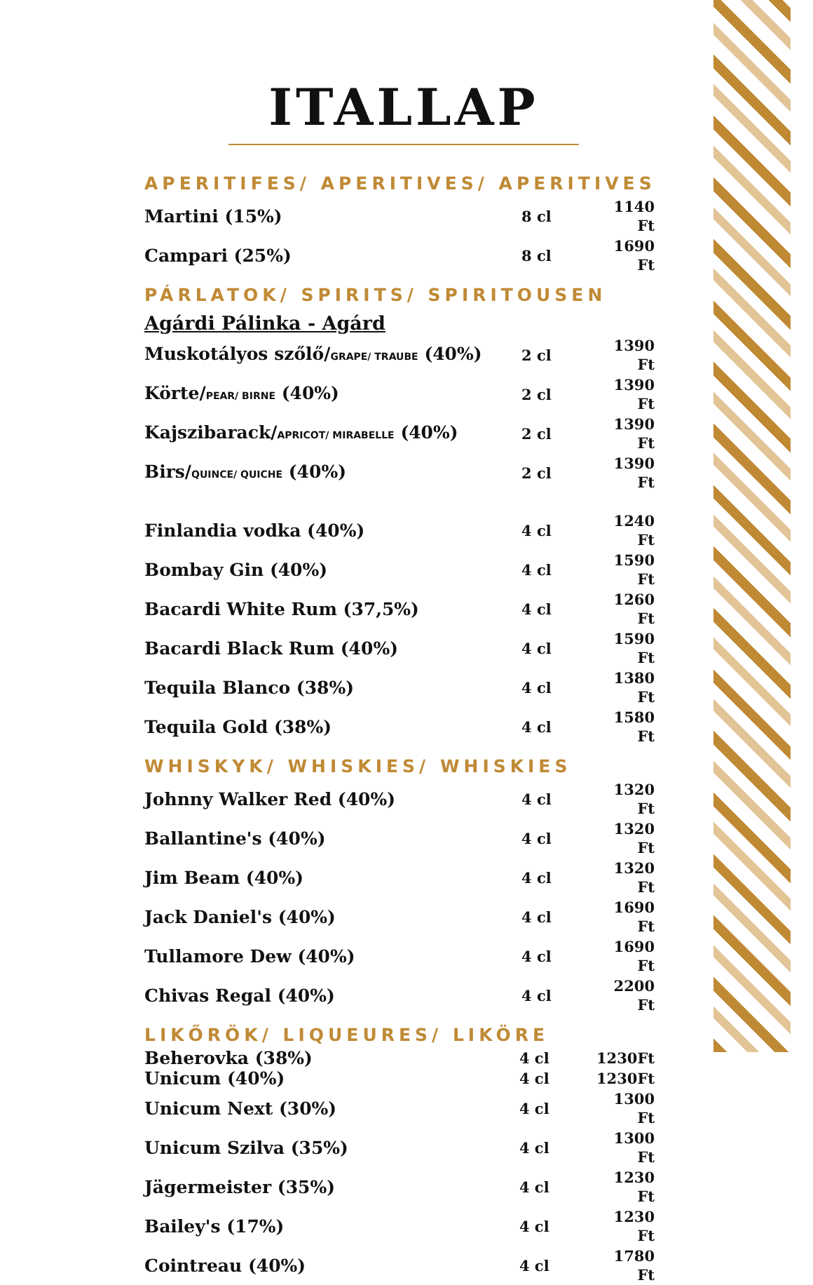ITALLAP
APERITIFES/ APERITIVES/ APERITIVES
| Martini (15%) | 8 cl | 1140 Ft |
| Campari (25%) | 8 cl | 1690 Ft |
PÁRLATOK/ SPIRITS/ SPIRITOUSEN
Agárdi Pálinka - Agárd
| Muskotályos szőlő/ GRAPE/ TRAUBE (40%) | 2 cl | 1390 Ft |
| Körte/ PEAR/ BIRNE (40%) | 2 cl | 1390 Ft |
| Kajszibarack/ APRICOT/ MIRABELLE (40%) | 2 cl | 1390 Ft |
| Birs/ QUINCE/ QUICHE (40%) | 2 cl | 1390 Ft |
| Finlandia vodka (40%) | 4 cl | 1240 Ft |
| Bombay Gin (40%) | 4 cl | 1590 Ft |
| Bacardi White Rum (37,5%) | 4 cl | 1260 Ft |
| Bacardi Black Rum (40%) | 4 cl | 1590 Ft |
| Tequila Blanco (38%) | 4 cl | 1380 Ft |
| Tequila Gold (38%) | 4 cl | 1580 Ft |
WHISKYK/ WHISKIES/ WHISKIES
| Johnny Walker Red (40%) | 4 cl | 1320 Ft |
| Ballantine's (40%) | 4 cl | 1320 Ft |
| Jim Beam (40%) | 4 cl | 1320 Ft |
| Jack Daniel's (40%) | 4 cl | 1690 Ft |
| Tullamore Dew (40%) | 4 cl | 1690 Ft |
| Chivas Regal (40%) | 4 cl | 2200 Ft |
LIKŐRÖK/ LIQUEURES/ LIKÖRE
| Beherovka (38%) | 4 cl | 1230Ft |
| Unicum (40%) | 4 cl | 1230Ft |
| Unicum Next (30%) | 4 cl | 1300 Ft |
| Unicum Szilva (35%) | 4 cl | 1300 Ft |
| Jägermeister (35%) | 4 cl | 1230 Ft |
| Bailey's (17%) | 4 cl | 1230 Ft |
| Cointreau (40%) | 4 cl | 1780 Ft |